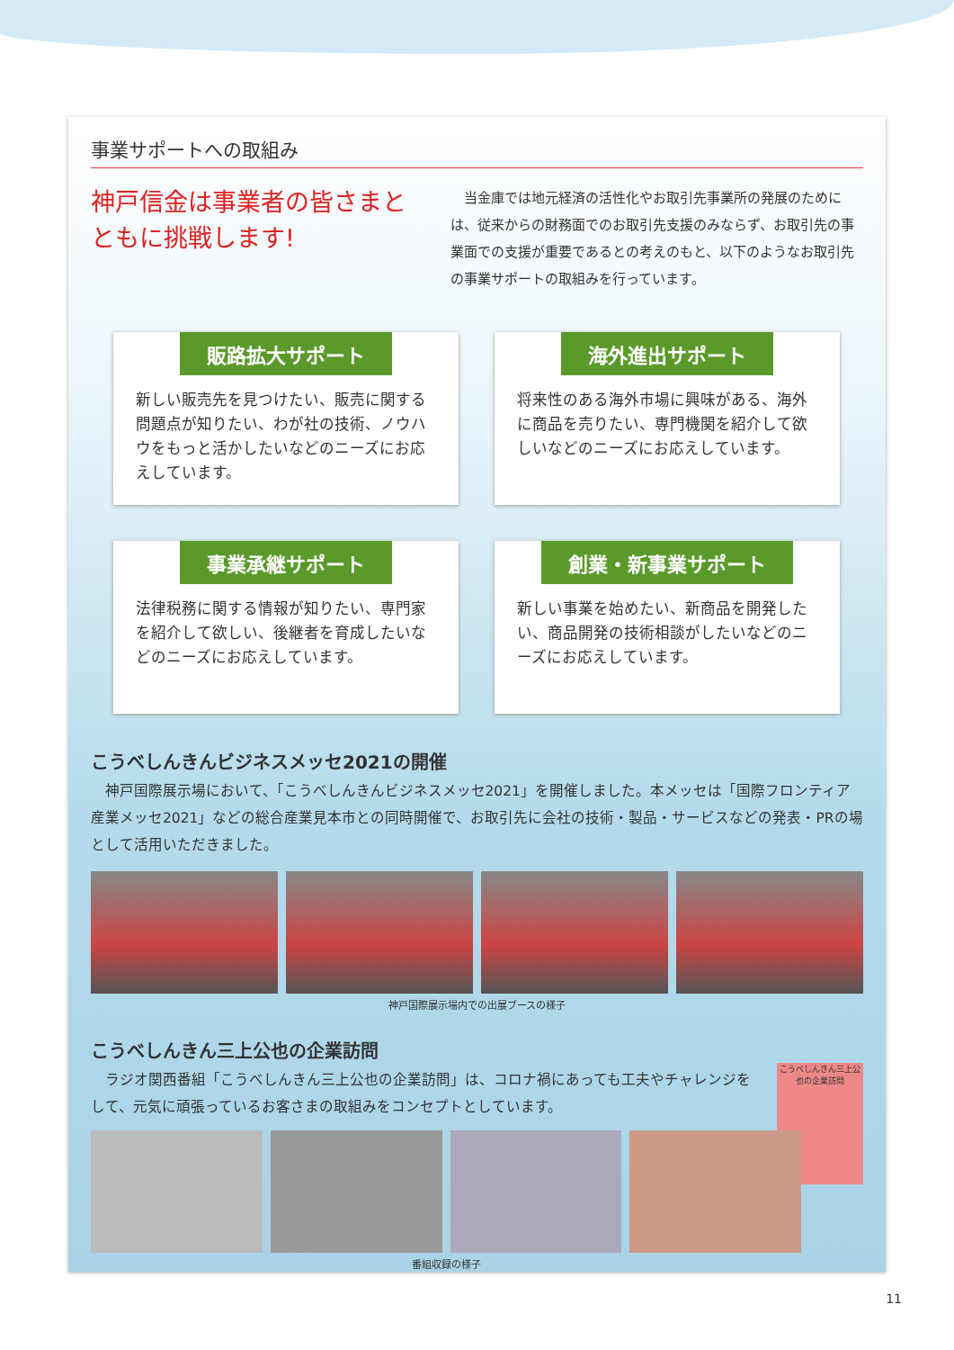事業サポートへの取組み
神戸信金は事業者の皆さまとともに挑戦します!
当金庫では地元経済の活性化やお取引先事業所の発展のためには、従来からの財務面でのお取引先支援のみならず、お取引先の事業面での支援が重要であるとの考えのもと、以下のようなお取引先の事業サポートの取組みを行っています。
販路拡大サポート
新しい販売先を見つけたい、販売に関する問題点が知りたい、わが社の技術、ノウハウをもっと活かしたいなどのニーズにお応えしています。
海外進出サポート
将来性のある海外市場に興味がある、海外に商品を売りたい、専門機関を紹介して欲しいなどのニーズにお応えしています。
事業承継サポート
法律税務に関する情報が知りたい、専門家を紹介して欲しい、後継者を育成したいなどのニーズにお応えしています。
創業・新事業サポート
新しい事業を始めたい、新商品を開発したい、商品開発の技術相談がしたいなどのニーズにお応えしています。
こうべしんきんビジネスメッセ2021の開催
神戸国際展示場において、「こうべしんきんビジネスメッセ2021」を開催しました。本メッセは「国際フロンティア産業メッセ2021」などの総合産業見本市との同時開催で、お取引先に会社の技術・製品・サービスなどの発表・PRの場として活用いただきました。
神戸国際展示場内での出展ブースの様子
こうべしんきん三上公也の企業訪問
ラジオ関西番組「こうべしんきん三上公也の企業訪問」は、コロナ禍にあっても工夫やチャレンジをして、元気に頑張っているお客さまの取組みをコンセプトとしています。
こうべしんきん三上公也の企業訪問
番組収録の様子
11